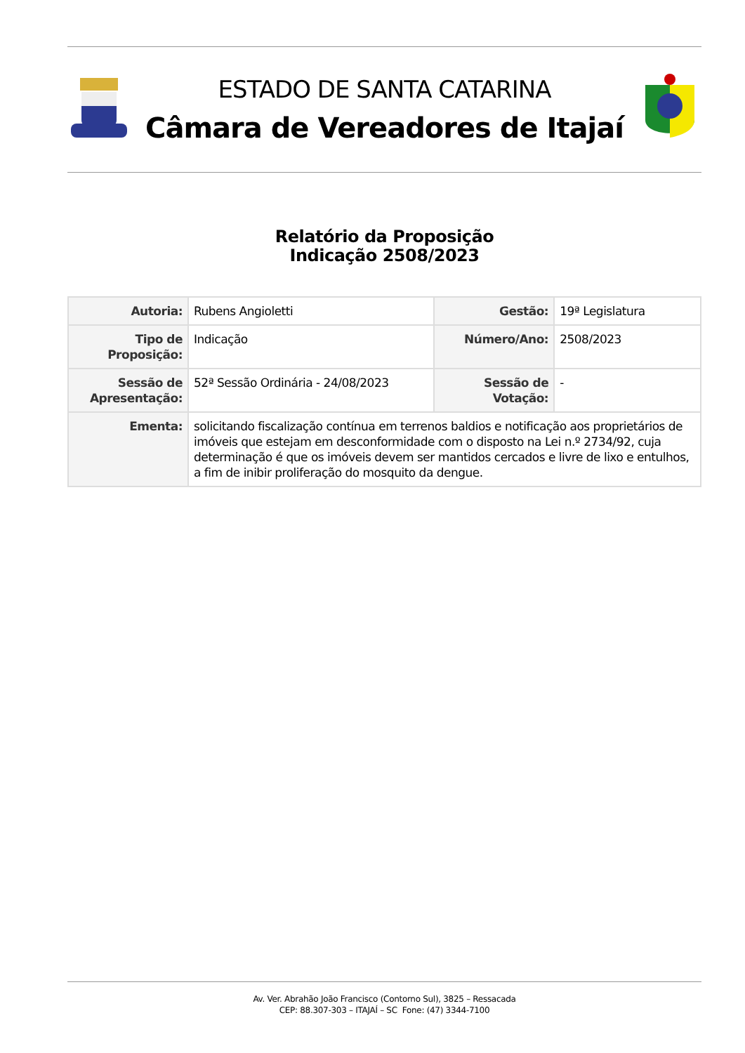ESTADO DE SANTA CATARINA
Câmara de Vereadores de Itajaí
Relatório da Proposição
Indicação 2508/2023
| Autoria: | Rubens Angioletti | Gestão: | 19ª Legislatura |
| Tipo de Proposição: | Indicação | Número/Ano: | 2508/2023 |
| Sessão de Apresentação: | 52ª Sessão Ordinária - 24/08/2023 | Sessão de Votação: | - |
| Ementa: | solicitando fiscalização contínua em terrenos baldios e notificação aos proprietários de imóveis que estejam em desconformidade com o disposto na Lei n.º 2734/92, cuja determinação é que os imóveis devem ser mantidos cercados e livre de lixo e entulhos, a fim de inibir proliferação do mosquito da dengue. | | |
Av. Ver. Abrahão João Francisco (Contorno Sul), 3825 – Ressacada
CEP: 88.307-303 – ITAJAÍ – SC Fone: (47) 3344-7100